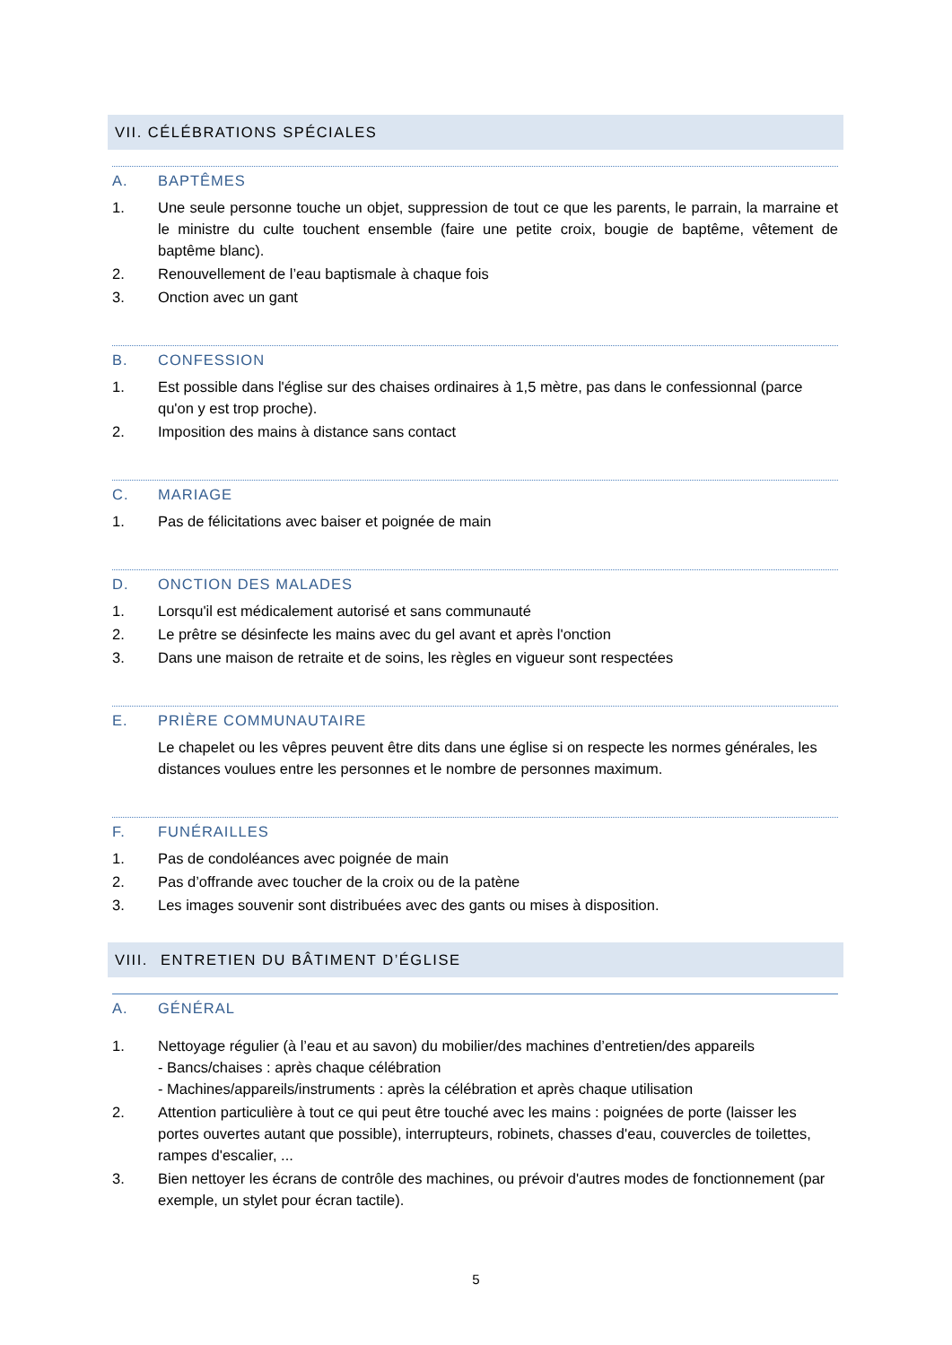VII. CÉLÉBRATIONS SPÉCIALES
A. BAPTÊMES
1. Une seule personne touche un objet, suppression de tout ce que les parents, le parrain, la marraine et le ministre du culte touchent ensemble (faire une petite croix, bougie de baptême, vêtement de baptême blanc).
2. Renouvellement de l’eau baptismale à chaque fois
3. Onction avec un gant
B. CONFESSION
1. Est possible dans l'église sur des chaises ordinaires à 1,5 mètre, pas dans le confessionnal (parce qu'on y est trop proche).
2. Imposition des mains à distance sans contact
C. MARIAGE
1. Pas de félicitations avec baiser et poignée de main
D. ONCTION DES MALADES
1. Lorsqu'il est médicalement autorisé et sans communauté
2. Le prêtre se désinfecte les mains avec du gel avant et après l'onction
3. Dans une maison de retraite et de soins, les règles en vigueur sont respectées
E. PRIÈRE COMMUNAUTAIRE
Le chapelet ou les vêpres peuvent être dits dans une église si on respecte les normes générales, les distances voulues entre les personnes et le nombre de personnes maximum.
F. FUNÉRAILLES
1. Pas de condoléances avec poignée de main
2. Pas d’offrande avec toucher de la croix ou de la patène
3. Les images souvenir sont distribuées avec des gants ou mises à disposition.
VIII. ENTRETIEN DU BÂTIMENT D’ÉGLISE
A. GÉNÉRAL
1. Nettoyage régulier (à l’eau et au savon) du mobilier/des machines d’entretien/des appareils
- Bancs/chaises : après chaque célébration
- Machines/appareils/instruments : après la célébration et après chaque utilisation
2. Attention particulière à tout ce qui peut être touché avec les mains : poignées de porte (laisser les portes ouvertes autant que possible), interrupteurs, robinets, chasses d'eau, couvercles de toilettes, rampes d'escalier, ...
3. Bien nettoyer les écrans de contrôle des machines, ou prévoir d'autres modes de fonctionnement (par exemple, un stylet pour écran tactile).
5